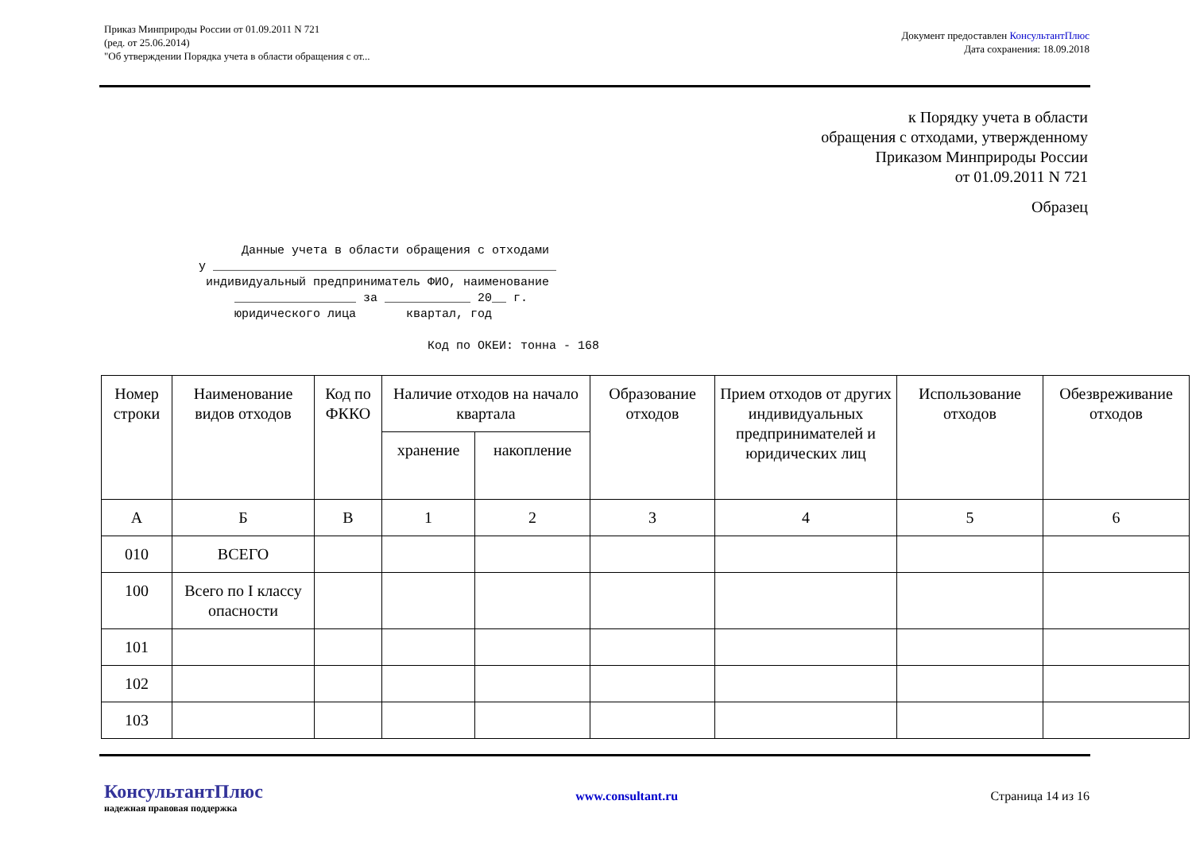Приказ Минприроды России от 01.09.2011 N 721
(ред. от 25.06.2014)
"Об утверждении Порядка учета в области обращения с от...
Документ предоставлен КонсультантПлюс
Дата сохранения: 18.09.2018
к Порядку учета в области
обращения с отходами, утвержденному
Приказом Минприроды России
от 01.09.2011 N 721
Образец
      Данные учета в области обращения с отходами
у ________________________________________________
 индивидуальный предприниматель ФИО, наименование
     _________________ за ____________ 20__ г.
     юридического лица       квартал, год

                                Код по ОКЕИ: тонна - 168
| Номер строки | Наименование видов отходов | Код по ФККО | Наличие отходов на начало квартала | | Образование отходов | Прием отходов от других индивидуальных предпринимателей и юридических лиц | Использование отходов | Обезвреживание отходов |
| --- | --- | --- | --- | --- | --- | --- | --- | --- |
| | | | хранение | накопление | | | | |
| А | Б | В | 1 | 2 | 3 | 4 | 5 | 6 |
| 010 | ВСЕГО | | | | | | | |
| 100 | Всего по I классу опасности | | | | | | | |
| 101 | | | | | | | | |
| 102 | | | | | | | | |
| 103 | | | | | | | | |
КонсультантПлюс
надежная правовая поддержка
www.consultant.ru Страница 14 из 16